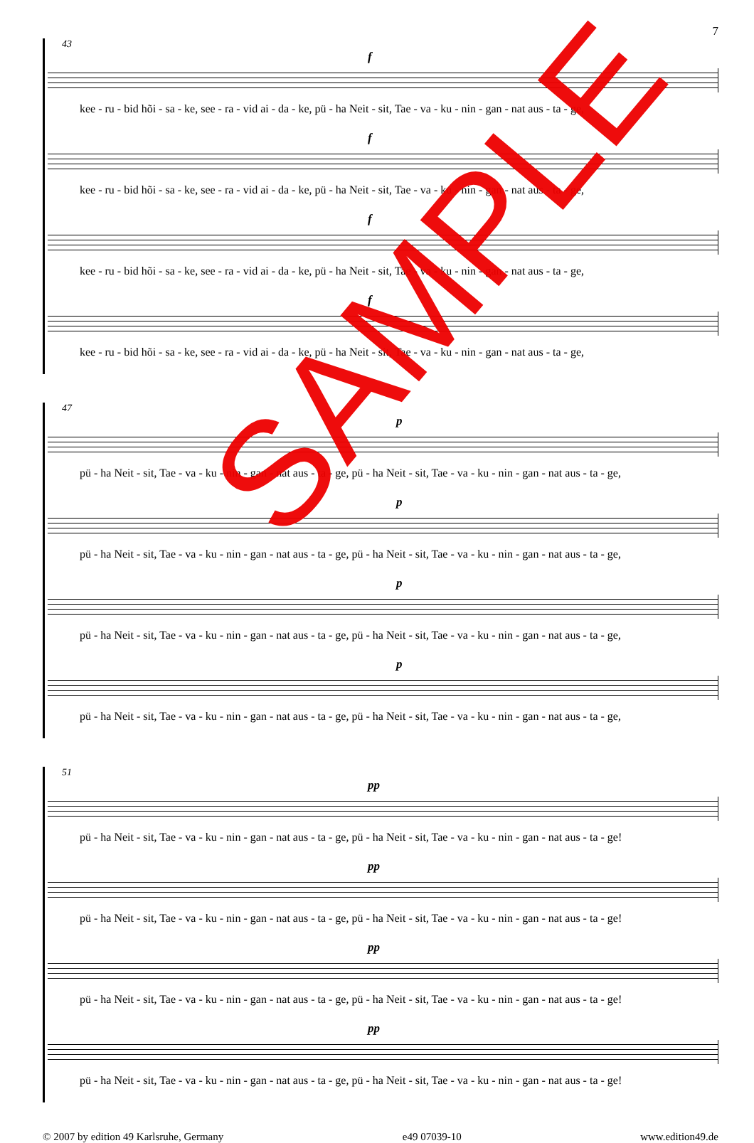7
43
f
kee - ru - bid hõi - sa - ke, see - ra - vid ai - da - ke, pü - ha Neit - sit, Tae - va - ku - nin - gan - nat aus - ta - ge,
f
kee - ru - bid hõi - sa - ke, see - ra - vid ai - da - ke, pü - ha Neit - sit, Tae - va - ku - nin - gan - nat aus - ta - ge,
f
kee - ru - bid hõi - sa - ke, see - ra - vid ai - da - ke, pü - ha Neit - sit, Tae - va - ku - nin - gan - nat aus - ta - ge,
f
kee - ru - bid hõi - sa - ke, see - ra - vid ai - da - ke, pü - ha Neit - sit, Tae - va - ku - nin - gan - nat aus - ta - ge,
47
p
pü - ha Neit - sit, Tae - va - ku - nin - gan - nat aus - ta - ge, pü - ha Neit - sit, Tae - va - ku - nin - gan - nat aus - ta - ge,
p
pü - ha Neit - sit, Tae - va - ku - nin - gan - nat aus - ta - ge, pü - ha Neit - sit, Tae - va - ku - nin - gan - nat aus - ta - ge,
p
pü - ha Neit - sit, Tae - va - ku - nin - gan - nat aus - ta - ge, pü - ha Neit - sit, Tae - va - ku - nin - gan - nat aus - ta - ge,
p
pü - ha Neit - sit, Tae - va - ku - nin - gan - nat aus - ta - ge, pü - ha Neit - sit, Tae - va - ku - nin - gan - nat aus - ta - ge,
51
pp
pü - ha Neit - sit, Tae - va - ku - nin - gan - nat aus - ta - ge, pü - ha Neit - sit, Tae - va - ku - nin - gan - nat aus - ta - ge!
pp
pü - ha Neit - sit, Tae - va - ku - nin - gan - nat aus - ta - ge, pü - ha Neit - sit, Tae - va - ku - nin - gan - nat aus - ta - ge!
pp
pü - ha Neit - sit, Tae - va - ku - nin - gan - nat aus - ta - ge, pü - ha Neit - sit, Tae - va - ku - nin - gan - nat aus - ta - ge!
pp
pü - ha Neit - sit, Tae - va - ku - nin - gan - nat aus - ta - ge, pü - ha Neit - sit, Tae - va - ku - nin - gan - nat aus - ta - ge!
© 2007 by edition 49 Karlsruhe, Germany e49 07039-10 www.edition49.de
SAMPLE